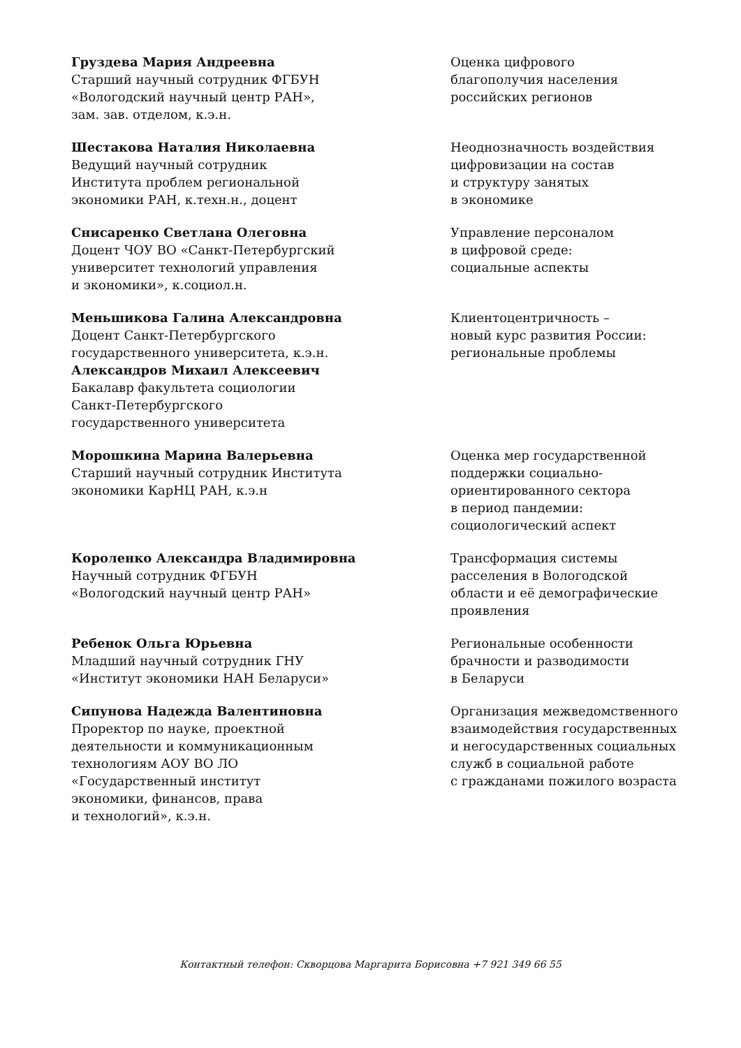Груздева Мария Андреевна
Старший научный сотрудник ФГБУН
«Вологодский научный центр РАН»,
зам. зав. отделом, к.э.н.
Оценка цифрового
благополучия населения
российских регионов
Шестакова Наталия Николаевна
Ведущий научный сотрудник
Института проблем региональной
экономики РАН, к.техн.н., доцент
Неоднозначность воздействия
цифровизации на состав
и структуру занятых
в экономике
Снисаренко Светлана Олеговна
Доцент ЧОУ ВО «Санкт-Петербургский
университет технологий управления
и экономики», к.социол.н.
Управление персоналом
в цифровой среде:
социальные аспекты
Меньшикова Галина Александровна
Доцент Санкт-Петербургского
государственного университета, к.э.н.
Александров Михаил Алексеевич
Бакалавр факультета социологии
Санкт-Петербургского
государственного университета
Клиентоцентричность –
новый курс развития России:
региональные проблемы
Морошкина Марина Валерьевна
Старший научный сотрудник Института
экономики КарНЦ РАН, к.э.н
Оценка мер государственной
поддержки социально-
ориентированного сектора
в период пандемии:
социологический аспект
Короленко Александра Владимировна
Научный сотрудник ФГБУН
«Вологодский научный центр РАН»
Трансформация системы
расселения в Вологодской
области и её демографические
проявления
Ребенок Ольга Юрьевна
Младший научный сотрудник ГНУ
«Институт экономики НАН Беларуси»
Региональные особенности
брачности и разводимости
в Беларуси
Сипунова Надежда Валентиновна
Проректор по науке, проектной
деятельности и коммуникационным
технологиям АОУ ВО ЛО
«Государственный институт
экономики, финансов, права
и технологий», к.э.н.
Организация межведомственного
взаимодействия государственных
и негосударственных социальных
служб в социальной работе
с гражданами пожилого возраста
Контактный телефон: Скворцова Маргарита Борисовна +7 921 349 66 55